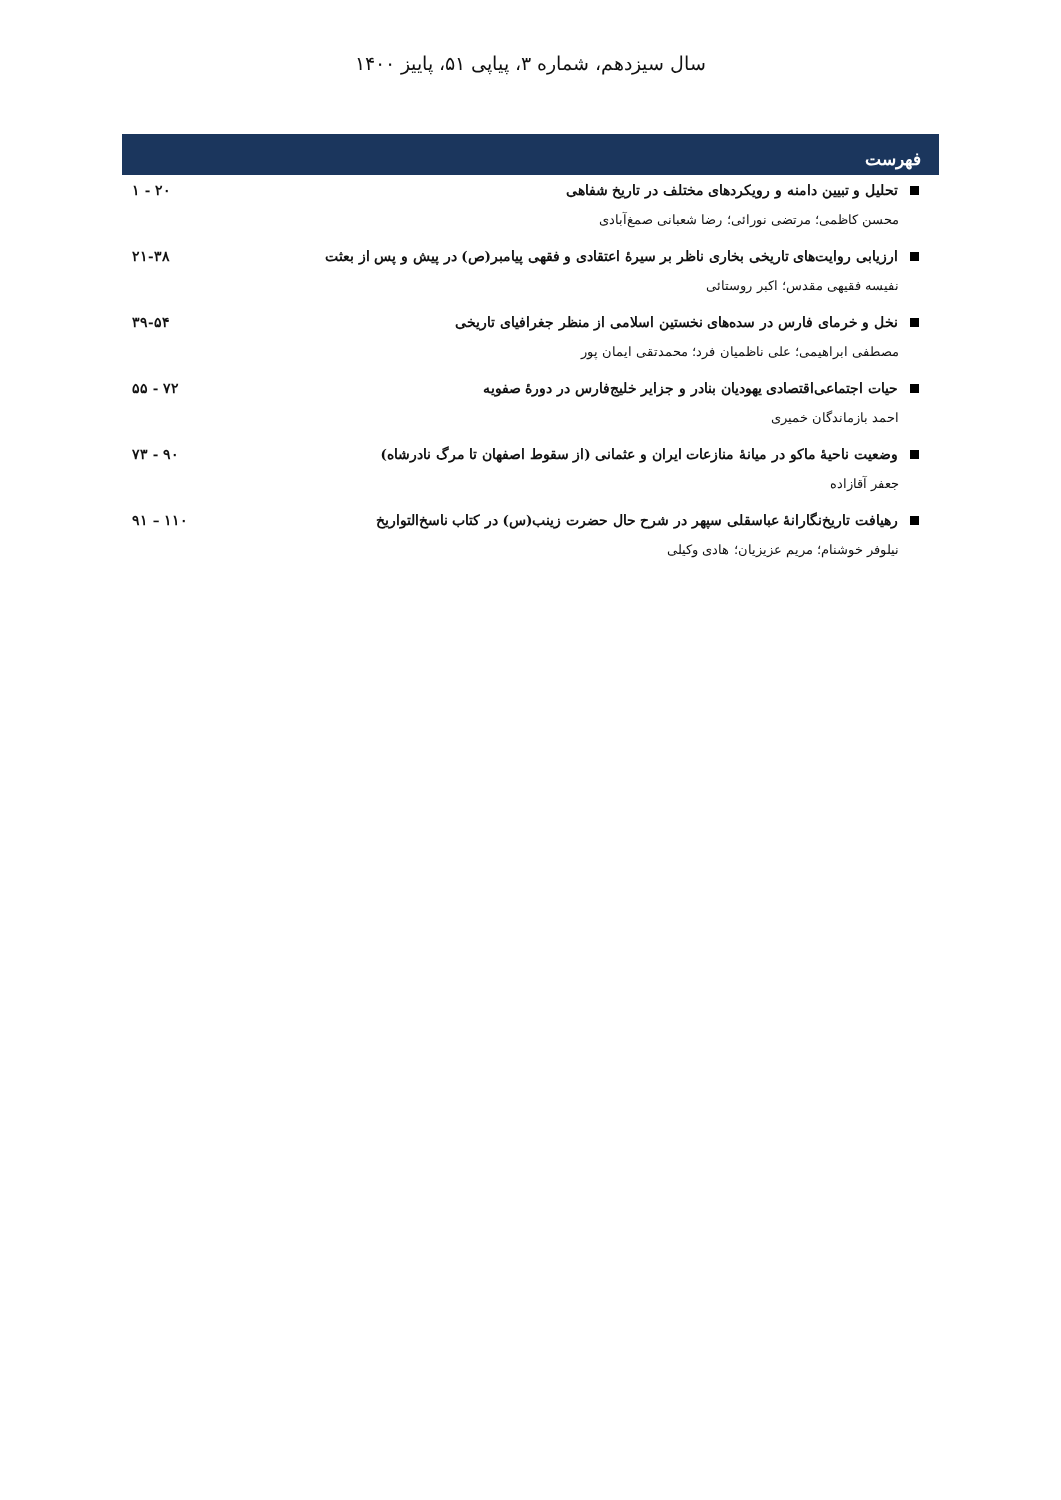سال سیزدهم، شماره ۳، پیاپی ۵۱، پاییز ۱۴۰۰
فهرست
تحلیل و تبیین دامنه و رویکردهای مختلف در تاریخ شفاهی ۱ - ۲۰
محسن کاظمی؛ مرتضی نورائی؛ رضا شعبانی صمغ‌آبادی
ارزیابی روایت‌های تاریخی بخاری ناظر بر سیرهٔ اعتقادی و فقهی پیامبر(ص) در پیش و پس از بعثت ۲۱-۳۸
نفیسه فقیهی مقدس؛ اکبر روستائی
نخل و خرمای فارس در سده‌های نخستین اسلامی از منظر جغرافیای تاریخی ۳۹-۵۴
مصطفی ابراهیمی؛ علی ناظمیان فرد؛ محمدتقی ایمان پور
حیات اجتماعی‌اقتصادی یهودیان بنادر و جزایر خلیج‌فارس در دورهٔ صفویه ۵۵ - ۷۲
احمد بازماندگان خمیری
وضعیت ناحیهٔ ماکو در میانهٔ منازعات ایران و عثمانی (از سقوط اصفهان تا مرگ نادرشاه) ۷۳ - ۹۰
جعفر آقازاده
رهیافت تاریخ‌نگارانهٔ عباسقلی سپهر در شرح حال حضرت زینب(س) در کتاب ناسخ‌التواریخ ۹۱ – ۱۱۰
نیلوفر خوشنام؛ مریم عزیزیان؛ هادی وکیلی